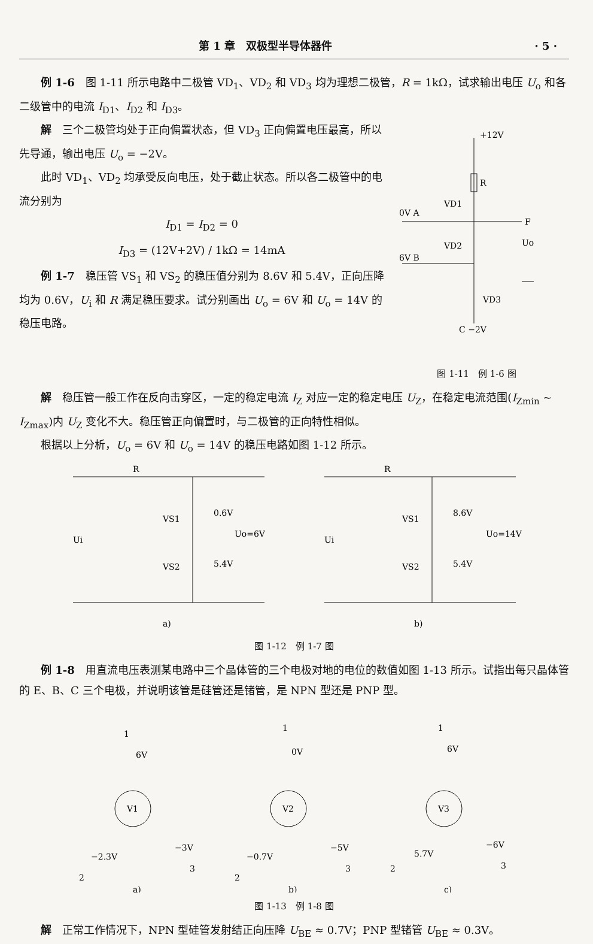第 1 章　双极型半导体器件 · 5 ·
例 1-6　图 1-11 所示电路中二极管 VD<sub>1</sub>、VD<sub>2</sub> 和 VD<sub>3</sub> 均为理想二极管，R = 1kΩ，试求输出电压 U<sub>o</sub> 和各二级管中的电流 I<sub>D1</sub>、I<sub>D2</sub> 和 I<sub>D3</sub>。
解　三个二极管均处于正向偏置状态，但 VD<sub>3</sub> 正向偏置电压最高，所以先导通，输出电压 U<sub>o</sub> = −2V。
此时 VD<sub>1</sub>、VD<sub>2</sub> 均承受反向电压，处于截止状态。所以各二极管中的电流分别为
I<sub>D1</sub> = I<sub>D2</sub> = 0
I<sub>D3</sub> = (12V+2V) / 1kΩ = 14mA
例 1-7　稳压管 VS<sub>1</sub> 和 VS<sub>2</sub> 的稳压值分别为 8.6V 和 5.4V，正向压降均为 0.6V，U<sub>i</sub> 和 R 满足稳压要求。试分别画出 U<sub>o</sub> = 6V 和 U<sub>o</sub> = 14V 的稳压电路。
+12V
R
0V A
VD1
F
Uo
6V B
VD2
VD3
C −2V
图 1-11　例 1-6 图
解　稳压管一般工作在反向击穿区，一定的稳定电流 I<sub>Z</sub> 对应一定的稳定电压 U<sub>Z</sub>，在稳定电流范围(I<sub>Zmin</sub> ~ I<sub>Zmax</sub>)内 U<sub>Z</sub> 变化不大。稳压管正向偏置时，与二极管的正向特性相似。
根据以上分析，U<sub>o</sub> = 6V 和 U<sub>o</sub> = 14V 的稳压电路如图 1-12 所示。
R
Ui
VS1
0.6V
VS2
5.4V
Uo=6V
a)
R
Ui
VS1
8.6V
VS2
5.4V
Uo=14V
b)
图 1-12　例 1-7 图
例 1-8　用直流电压表测某电路中三个晶体管的三个电极对地的电位的数值如图 1-13 所示。试指出每只晶体管的 E、B、C 三个电极，并说明该管是硅管还是锗管，是 NPN 型还是 PNP 型。
V1
1
6V
−2.3V
−3V
2
3
a)
V2
1
0V
−0.7V
−5V
2
3
b)
V3
1
6V
5.7V
−6V
2
3
c)
图 1-13　例 1-8 图
解　正常工作情况下，NPN 型硅管发射结正向压降 U<sub>BE</sub> ≈ 0.7V；PNP 型锗管 U<sub>BE</sub> ≈ 0.3V。